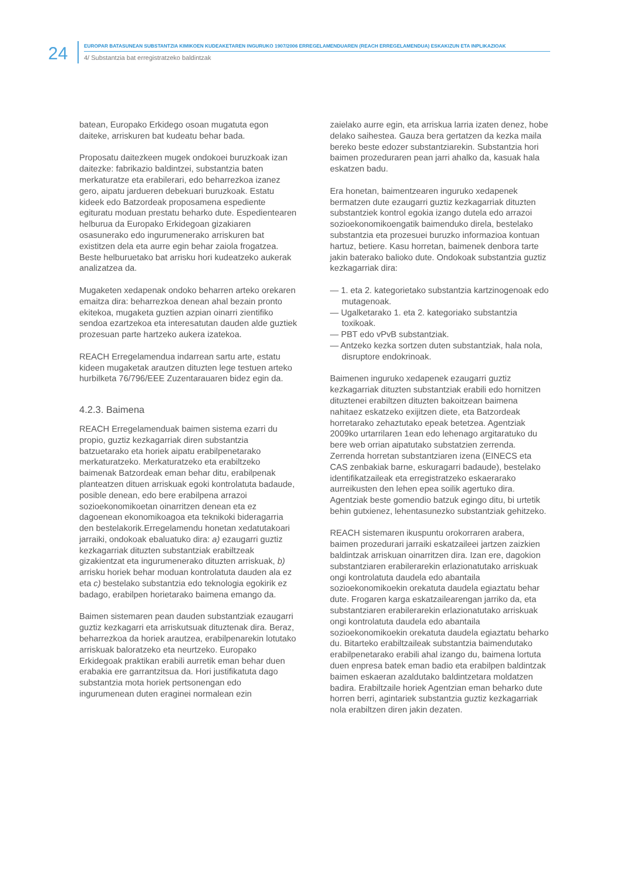24
EUROPAR BATASUNEAN SUBSTANTZIA KIMIKOEN KUDEAKETAREN INGURUKO 1907/2006 ERREGELAMENDUAREN (REACH ERREGELAMENDUA) ESKAKIZUN ETA INPLIKAZIOAK
4/ Substantzia bat erregistratzeko baldintzak
batean, Europako Erkidego osoan mugatuta egon daiteke, arriskuren bat kudeatu behar bada.
Proposatu daitezkeen mugek ondokoei buruzkoak izan daitezke: fabrikazio baldintzei, substantzia baten merkaturatze eta erabilerari, edo beharrezkoa izanez gero, aipatu jardueren debekuari buruzkoak. Estatu kideek edo Batzordeak proposamena espediente egituratu moduan prestatu beharko dute. Espedientearen helburua da Europako Erkidegoan gizakiaren osasunerako edo ingurumenerako arriskuren bat existitzen dela eta aurre egin behar zaiola frogatzea. Beste helburuetako bat arrisku hori kudeatzeko aukerak analizatzea da.
Mugaketen xedapenak ondoko beharren arteko orekaren emaitza dira: beharrezkoa denean ahal bezain pronto ekitekoa, mugaketa guztien azpian oinarri zientifiko sendoa ezartzekoa eta interesatutan dauden alde guztiek prozesuan parte hartzeko aukera izatekoa.
REACH Erregelamendua indarrean sartu arte, estatu kideen mugaketak arautzen dituzten lege testuen arteko hurbilketa 76/796/EEE Zuzentarauaren bidez egin da.
4.2.3. Baimena
REACH Erregelamenduak baimen sistema ezarri du propio, guztiz kezkagarriak diren substantzia batzuetarako eta horiek aipatu erabilpenetarako merkaturatzeko. Merkaturatzeko eta erabiltzeko baimenak Batzordeak eman behar ditu, erabilpenak planteatzen dituen arriskuak egoki kontrolatuta badaude, posible denean, edo bere erabilpena arrazoi sozioekonomikoetan oinarritzen denean eta ez dagoenean ekonomikoagoa eta teknikoki bideragarria den bestelakorik.Erregelamendu honetan xedatutakoari jarraiki, ondokoak ebaluatuko dira: a) ezaugarri guztiz kezkagarriak dituzten substantziak erabiltzeak gizakientzat eta ingurumenerako dituzten arriskuak, b) arrisku horiek behar moduan kontrolatuta dauden ala ez eta c) bestelako substantzia edo teknologia egokirik ez badago, erabilpen horietarako baimena emango da.
Baimen sistemaren pean dauden substantziak ezaugarri guztiz kezkagarri eta arriskutsuak dituztenak dira. Beraz, beharrezkoa da horiek arautzea, erabilpenarekin lotutako arriskuak baloratzeko eta neurtzeko. Europako Erkidegoak praktikan erabili aurretik eman behar duen erabakia ere garrantzitsua da. Hori justifikatuta dago substantzia mota horiek pertsonengan edo ingurumenean duten eraginei normalean ezin
zaielako aurre egin, eta arriskua larria izaten denez, hobe delako saihestea. Gauza bera gertatzen da kezka maila bereko beste edozer substantziarekin. Substantzia hori baimen prozeduraren pean jarri ahalko da, kasuak hala eskatzen badu.
Era honetan, baimentzearen inguruko xedapenek bermatzen dute ezaugarri guztiz kezkagarriak dituzten substantziek kontrol egokia izango dutela edo arrazoi sozioekonomikoengatik baimenduko direla, bestelako substantzia eta prozesuei buruzko informazioa kontuan hartuz, betiere. Kasu horretan, baimenek denbora tarte jakin baterako balioko dute. Ondokoak substantzia guztiz kezkagarriak dira:
— 1. eta 2. kategorietako substantzia kartzinogenoak edo mutagenoak.
— Ugalketarako 1. eta 2. kategoriako substantzia toxikoak.
— PBT edo vPvB substantziak.
— Antzeko kezka sortzen duten substantziak, hala nola, disruptore endokrinoak.
Baimenen inguruko xedapenek ezaugarri guztiz kezkagarriak dituzten substantziak erabili edo hornitzen dituztenei erabiltzen dituzten bakoitzean baimena nahitaez eskatzeko exijitzen diete, eta Batzordeak horretarako zehaztutako epeak betetzea. Agentziak 2009ko urtarrilaren 1ean edo lehenago argitaratuko du bere web orrian aipatutako substatzien zerrenda. Zerrenda horretan substantziaren izena (EINECS eta CAS zenbakiak barne, eskuragarri badaude), bestelako identifikatzaileak eta erregistratzeko eskaerarako aurreikusten den lehen epea soilik agertuko dira. Agentziak beste gomendio batzuk egingo ditu, bi urtetik behin gutxienez, lehentasunezko substantziak gehitzeko.
REACH sistemaren ikuspuntu orokorraren arabera, baimen prozedurari jarraiki eskatzaileei jartzen zaizkien baldintzak arriskuan oinarritzen dira. Izan ere, dagokion substantziaren erabilerarekin erlazionatutako arriskuak ongi kontrolatuta daudela edo abantaila sozioekonomikoekin orekatuta daudela egiaztatu behar dute. Frogaren karga eskatzailearengan jarriko da, eta substantziaren erabilerarekin erlazionatutako arriskuak ongi kontrolatuta daudela edo abantaila sozioekonomikoekin orekatuta daudela egiaztatu beharko du. Bitarteko erabiltzaileak substantzia baimendutako erabilpenetarako erabili ahal izango du, baimena lortuta duen enpresa batek eman badio eta erabilpen baldintzak baimen eskaeran azaldutako baldintzetara moldatzen badira. Erabiltzaile horiek Agentzian eman beharko dute horren berri, agintariek substantzia guztiz kezkagarriak nola erabiltzen diren jakin dezaten.